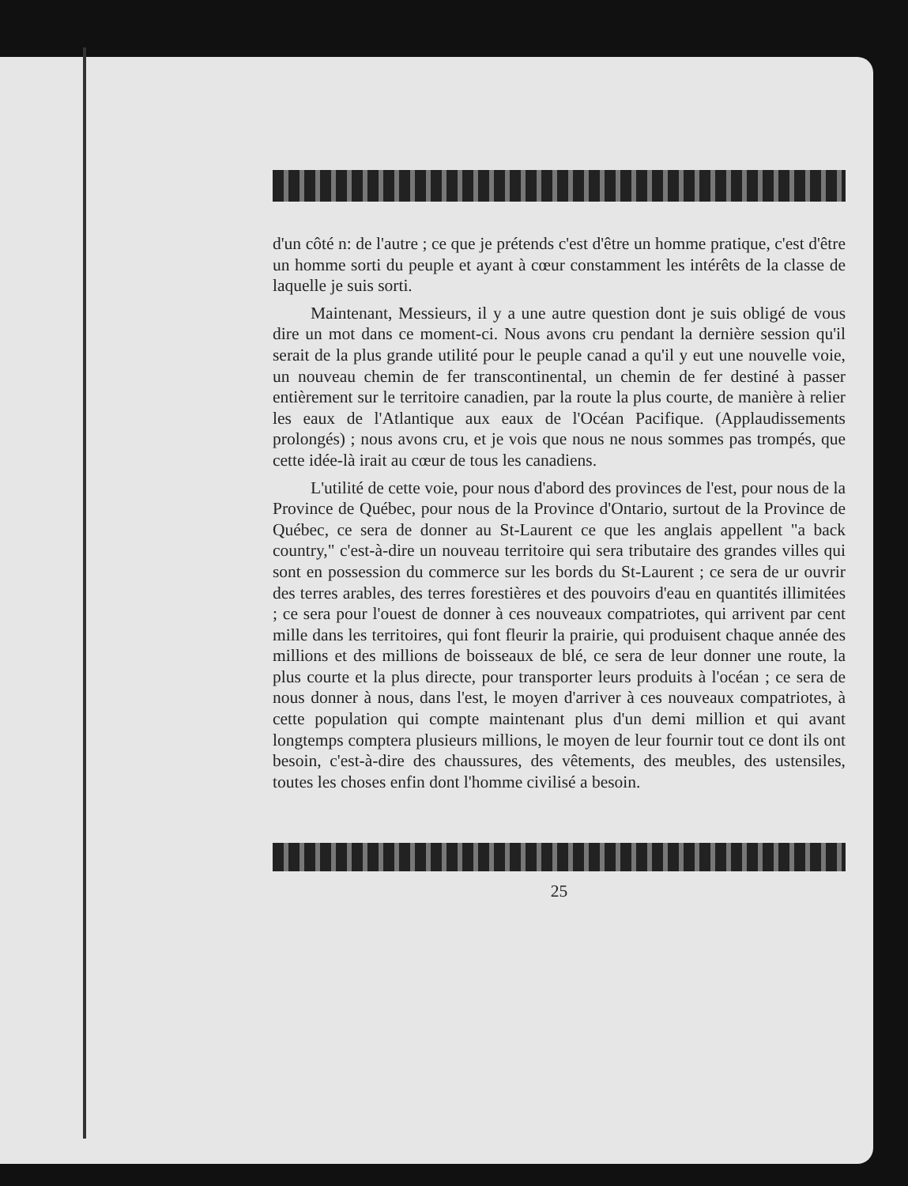d'un côté n: de l'autre ; ce que je prétends c'est d'être un homme pratique, c'est d'être un homme sorti du peuple et ayant à cœur constamment les intérêts de la classe de laquelle je suis sorti.
Maintenant, Messieurs, il y a une autre question dont je suis obligé de vous dire un mot dans ce moment-ci. Nous avons cru pendant la dernière session qu'il serait de la plus grande utilité pour le peuple canad a qu'il y eut une nouvelle voie, un nouveau chemin de fer transcontinental, un chemin de fer destiné à passer entièrement sur le territoire canadien, par la route la plus courte, de manière à relier les eaux de l'Atlantique aux eaux de l'Océan Pacifique. (Applaudissements prolongés) ; nous avons cru, et je vois que nous ne nous sommes pas trompés, que cette idée-là irait au cœur de tous les canadiens.
L'utilité de cette voie, pour nous d'abord des provinces de l'est, pour nous de la Province de Québec, pour nous de la Province d'Ontario, surtout de la Province de Québec, ce sera de donner au St-Laurent ce que les anglais appellent "a back country," c'est-à-dire un nouveau territoire qui sera tributaire des grandes villes qui sont en possession du commerce sur les bords du St-Laurent ; ce sera de ur ouvrir des terres arables, des terres forestières et des pouvoirs d'eau en quantités illimitées ; ce sera pour l'ouest de donner à ces nouveaux compatriotes, qui arrivent par cent mille dans les territoires, qui font fleurir la prairie, qui produisent chaque année des millions et des millions de boisseaux de blé, ce sera de leur donner une route, la plus courte et la plus directe, pour transporter leurs produits à l'océan ; ce sera de nous donner à nous, dans l'est, le moyen d'arriver à ces nouveaux compatriotes, à cette population qui compte maintenant plus d'un demi million et qui avant longtemps comptera plusieurs millions, le moyen de leur fournir tout ce dont ils ont besoin, c'est-à-dire des chaussures, des vêtements, des meubles, des ustensiles, toutes les choses enfin dont l'homme civilisé a besoin.
25